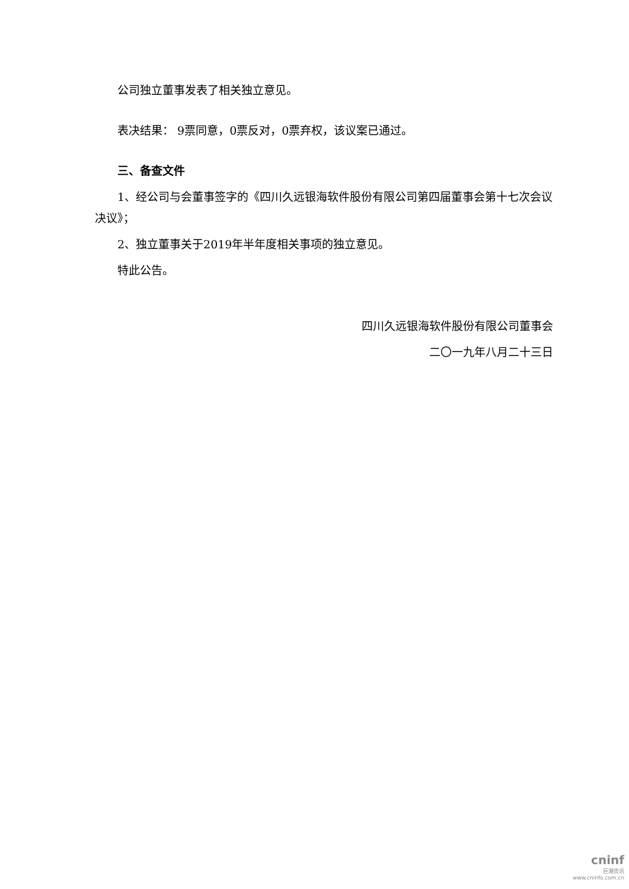公司独立董事发表了相关独立意见。
表决结果： 9票同意，0票反对，0票弃权，该议案已通过。
三、备查文件
1、经公司与会董事签字的《四川久远银海软件股份有限公司第四届董事会第十七次会议决议》；
2、独立董事关于2019年半年度相关事项的独立意见。
特此公告。
四川久远银海软件股份有限公司董事会
二〇一九年八月二十三日
cninf
巨潮资讯
www.cninfo.com.cn